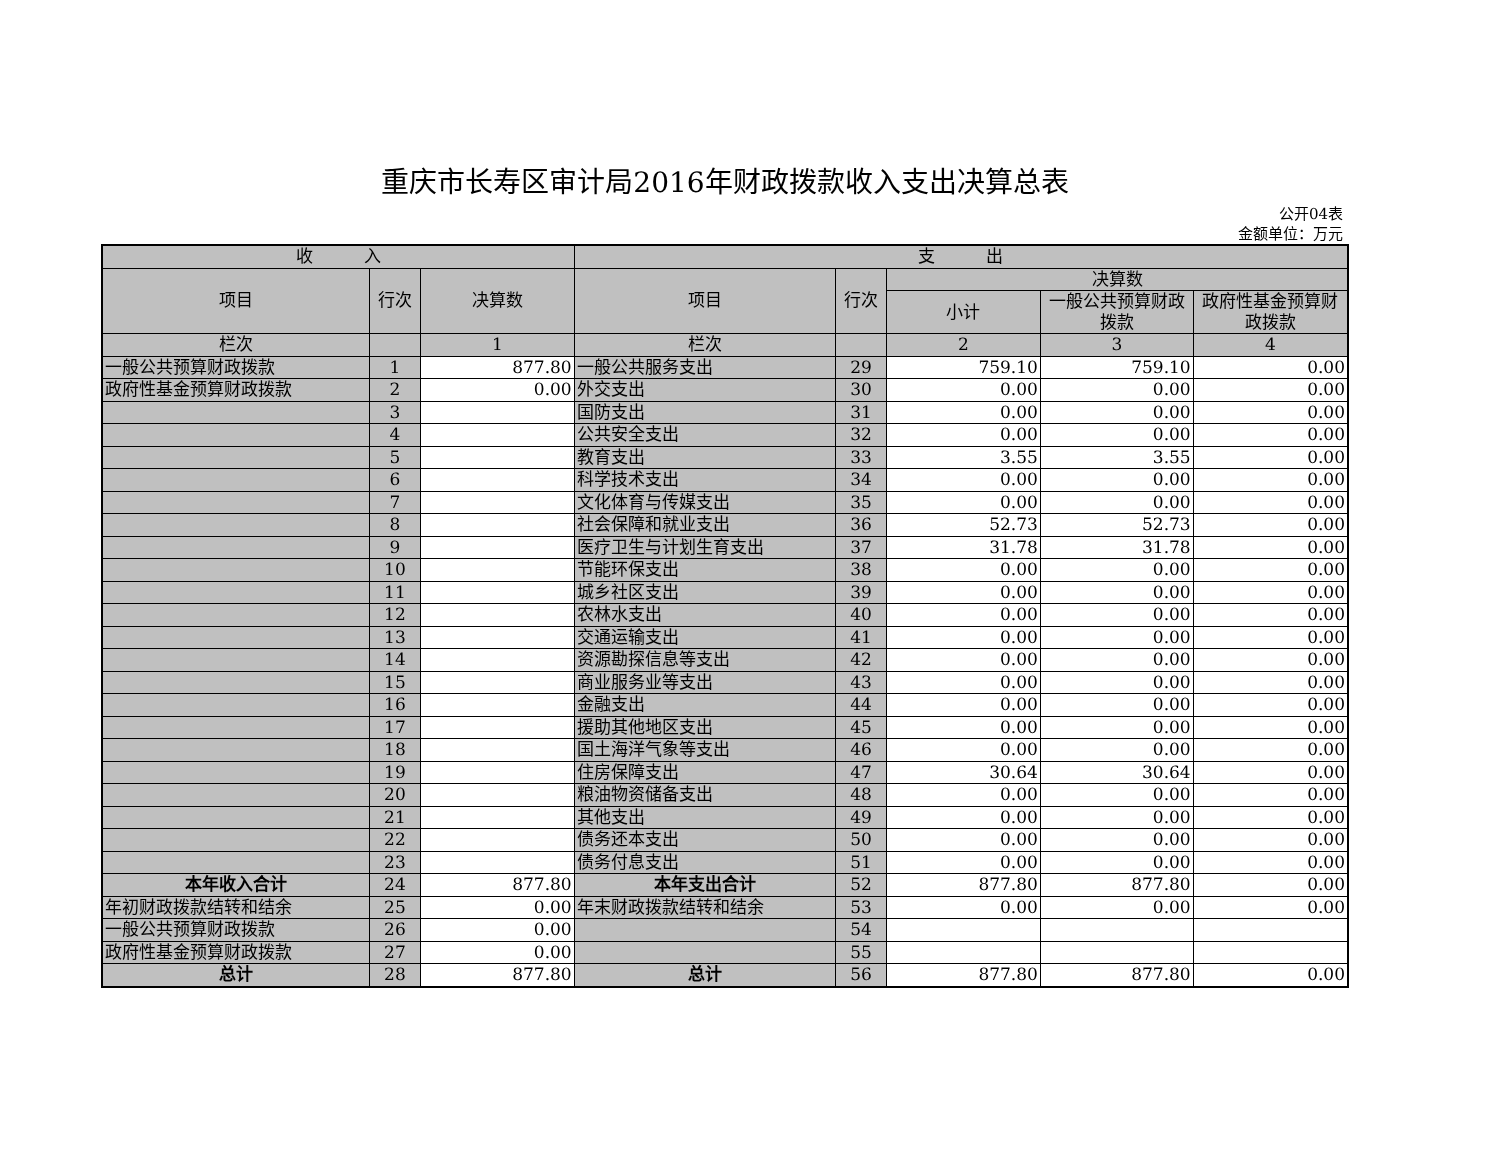重庆市长寿区审计局2016年财政拨款收入支出决算总表
公开04表
金额单位：万元
| 收 入 | | | 支 出 | | | | |
| --- | --- | --- | --- | --- | --- | --- | --- |
| 项目 | 行次 | 决算数 | 项目 | 行次 | 决算数 | | |
| | | | | | 小计 | 一般公共预算财政拨款 | 政府性基金预算财政拨款 |
| 栏次 | | 1 | 栏次 | | 2 | 3 | 4 |
| 一般公共预算财政拨款 | 1 | 877.80 | 一般公共服务支出 | 29 | 759.10 | 759.10 | 0.00 |
| 政府性基金预算财政拨款 | 2 | 0.00 | 外交支出 | 30 | 0.00 | 0.00 | 0.00 |
| | 3 | | 国防支出 | 31 | 0.00 | 0.00 | 0.00 |
| | 4 | | 公共安全支出 | 32 | 0.00 | 0.00 | 0.00 |
| | 5 | | 教育支出 | 33 | 3.55 | 3.55 | 0.00 |
| | 6 | | 科学技术支出 | 34 | 0.00 | 0.00 | 0.00 |
| | 7 | | 文化体育与传媒支出 | 35 | 0.00 | 0.00 | 0.00 |
| | 8 | | 社会保障和就业支出 | 36 | 52.73 | 52.73 | 0.00 |
| | 9 | | 医疗卫生与计划生育支出 | 37 | 31.78 | 31.78 | 0.00 |
| | 10 | | 节能环保支出 | 38 | 0.00 | 0.00 | 0.00 |
| | 11 | | 城乡社区支出 | 39 | 0.00 | 0.00 | 0.00 |
| | 12 | | 农林水支出 | 40 | 0.00 | 0.00 | 0.00 |
| | 13 | | 交通运输支出 | 41 | 0.00 | 0.00 | 0.00 |
| | 14 | | 资源勘探信息等支出 | 42 | 0.00 | 0.00 | 0.00 |
| | 15 | | 商业服务业等支出 | 43 | 0.00 | 0.00 | 0.00 |
| | 16 | | 金融支出 | 44 | 0.00 | 0.00 | 0.00 |
| | 17 | | 援助其他地区支出 | 45 | 0.00 | 0.00 | 0.00 |
| | 18 | | 国土海洋气象等支出 | 46 | 0.00 | 0.00 | 0.00 |
| | 19 | | 住房保障支出 | 47 | 30.64 | 30.64 | 0.00 |
| | 20 | | 粮油物资储备支出 | 48 | 0.00 | 0.00 | 0.00 |
| | 21 | | 其他支出 | 49 | 0.00 | 0.00 | 0.00 |
| | 22 | | 债务还本支出 | 50 | 0.00 | 0.00 | 0.00 |
| | 23 | | 债务付息支出 | 51 | 0.00 | 0.00 | 0.00 |
| 本年收入合计 | 24 | 877.80 | 本年支出合计 | 52 | 877.80 | 877.80 | 0.00 |
| 年初财政拨款结转和结余 | 25 | 0.00 | 年末财政拨款结转和结余 | 53 | 0.00 | 0.00 | 0.00 |
| 一般公共预算财政拨款 | 26 | 0.00 | | 54 | | | |
| 政府性基金预算财政拨款 | 27 | 0.00 | | 55 | | | |
| 总计 | 28 | 877.80 | 总计 | 56 | 877.80 | 877.80 | 0.00 |